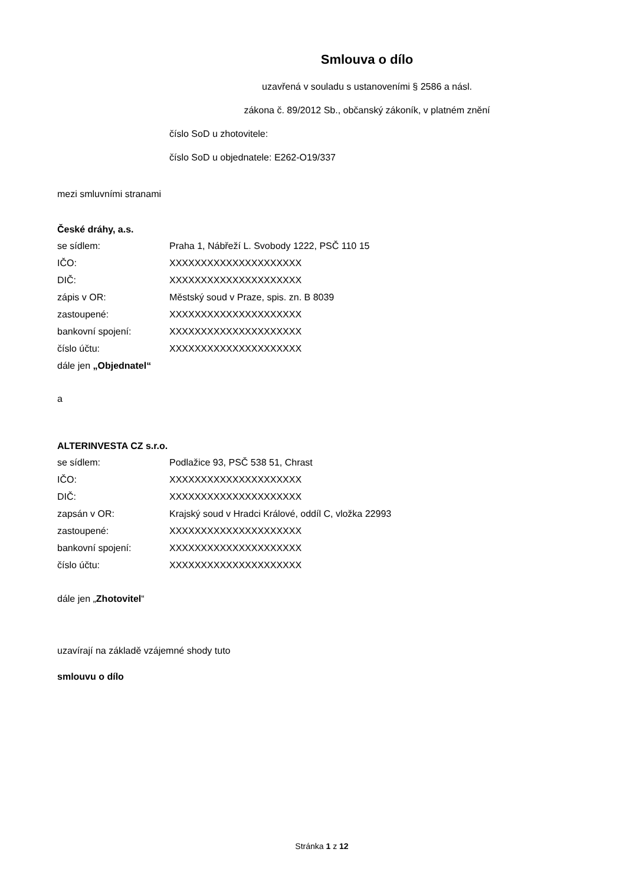Smlouva o dílo
uzavřená v souladu s ustanoveními § 2586 a násl.
zákona č. 89/2012 Sb., občanský zákoník, v platném znění
číslo SoD u zhotovitele:
číslo SoD u objednatele: E262-O19/337
mezi smluvními stranami
České dráhy, a.s.
| se sídlem: | Praha 1, Nábřeží L. Svobody 1222, PSČ 110 15 |
| IČO: | XXXXXXXXXXXXXXXXXXXXX |
| DIČ: | XXXXXXXXXXXXXXXXXXXXX |
| zápis v OR: | Městský soud v Praze, spis. zn. B 8039 |
| zastoupené: | XXXXXXXXXXXXXXXXXXXXX |
| bankovní spojení: | XXXXXXXXXXXXXXXXXXXXX |
| číslo účtu: | XXXXXXXXXXXXXXXXXXXXX |
dále jen „Objednatel“
a
ALTERINVESTA CZ s.r.o.
| se sídlem: | Podlažice 93, PSČ 538 51, Chrast |
| IČO: | XXXXXXXXXXXXXXXXXXXXX |
| DIČ: | XXXXXXXXXXXXXXXXXXXXX |
| zapsán v OR: | Krajský soud v Hradci Králové, oddíl C, vložka 22993 |
| zastoupené: | XXXXXXXXXXXXXXXXXXXXX |
| bankovní spojení: | XXXXXXXXXXXXXXXXXXXXX |
| číslo účtu: | XXXXXXXXXXXXXXXXXXXXX |
dále jen „Zhotovitel“
uzavírají na základě vzájemné shody tuto
smlouvu o dílo
Stránka 1 z 12